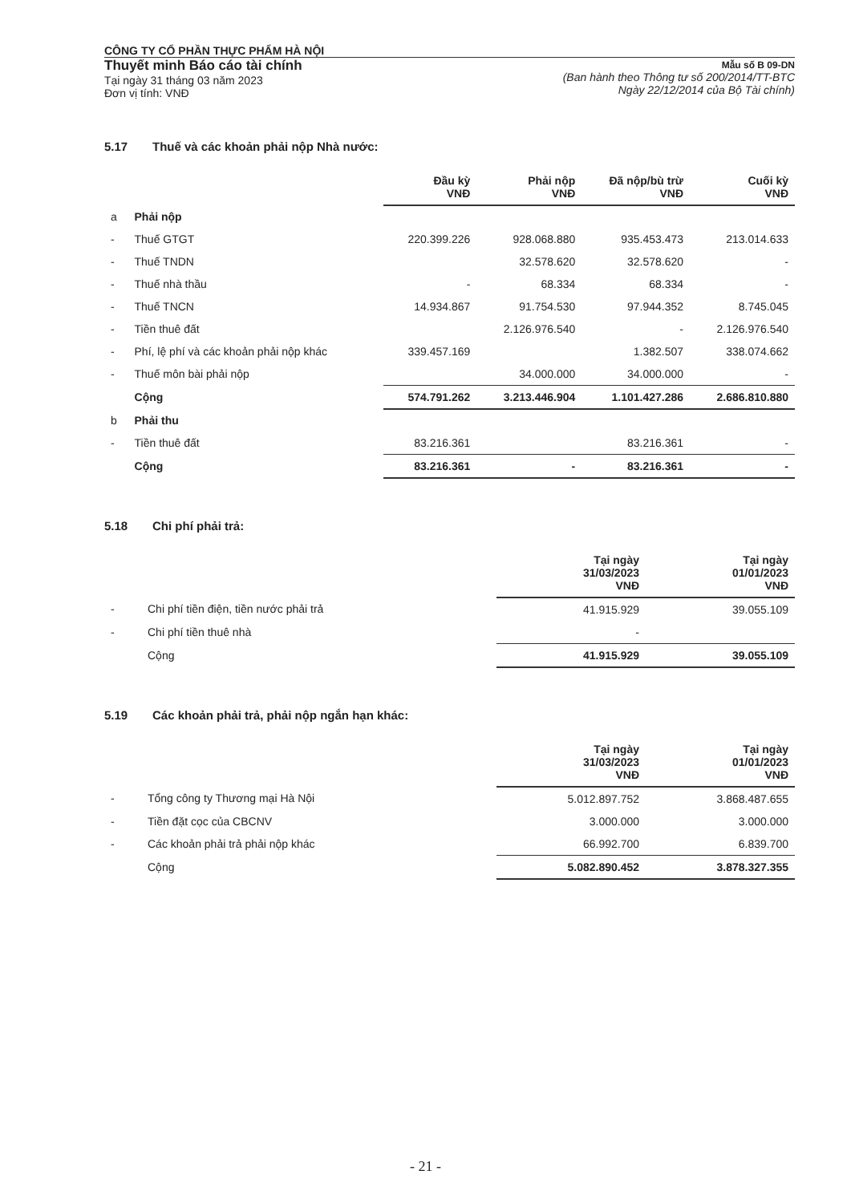CÔNG TY CỔ PHẦN THỰC PHẨM HÀ NỘI
Thuyết minh Báo cáo tài chính
Tại ngày 31 tháng 03 năm 2023
Đơn vị tính: VNĐ
Mẫu số B 09-DN
(Ban hành theo Thông tư số 200/2014/TT-BTC
Ngày 22/12/2014 của Bộ Tài chính)
5.17 Thuế và các khoản phải nộp Nhà nước:
| | | Đầu kỳ VNĐ | Phải nộp VNĐ | Đã nộp/bù trừ VNĐ | Cuối kỳ VNĐ |
| --- | --- | --- | --- | --- | --- |
| a | Phải nộp | | | | |
| - | Thuế GTGT | 220.399.226 | 928.068.880 | 935.453.473 | 213.014.633 |
| - | Thuế TNDN | | 32.578.620 | 32.578.620 | - |
| - | Thuế nhà thầu | - | 68.334 | 68.334 | - |
| - | Thuế TNCN | 14.934.867 | 91.754.530 | 97.944.352 | 8.745.045 |
| - | Tiền thuê đất | | 2.126.976.540 | - | 2.126.976.540 |
| - | Phí, lệ phí và các khoản phải nộp khác | 339.457.169 | | 1.382.507 | 338.074.662 |
| - | Thuế môn bài phải nộp | | 34.000.000 | 34.000.000 | - |
| | Cộng | 574.791.262 | 3.213.446.904 | 1.101.427.286 | 2.686.810.880 |
| b | Phải thu | | | | |
| - | Tiền thuê đất | 83.216.361 | | 83.216.361 | - |
| | Cộng | 83.216.361 | - | 83.216.361 | - |
5.18 Chi phí phải trả:
| | | Tại ngày 31/03/2023 VNĐ | Tại ngày 01/01/2023 VNĐ |
| --- | --- | --- | --- |
| - | Chi phí tiền điện, tiền nước phải trả | 41.915.929 | 39.055.109 |
| - | Chi phí tiền thuê nhà | - | |
| | Cộng | 41.915.929 | 39.055.109 |
5.19 Các khoản phải trả, phải nộp ngắn hạn khác:
| | | Tại ngày 31/03/2023 VNĐ | Tại ngày 01/01/2023 VNĐ |
| --- | --- | --- | --- |
| - | Tổng công ty Thương mại Hà Nội | 5.012.897.752 | 3.868.487.655 |
| - | Tiền đặt cọc của CBCNV | 3.000.000 | 3.000.000 |
| - | Các khoản phải trả phải nộp khác | 66.992.700 | 6.839.700 |
| | Cộng | 5.082.890.452 | 3.878.327.355 |
- 21 -